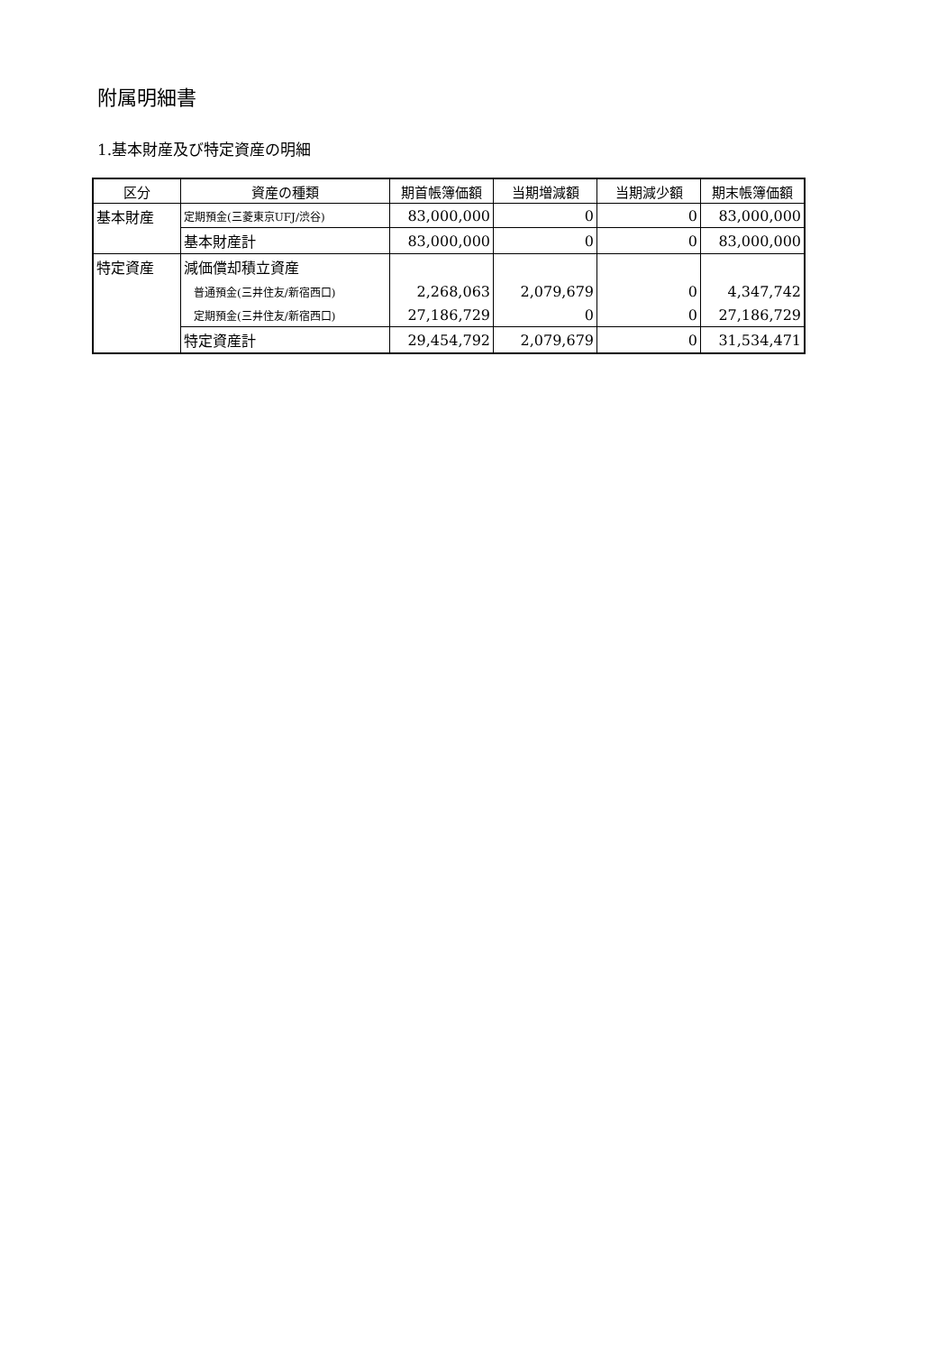附属明細書
1.基本財産及び特定資産の明細
| 区分 | 資産の種類 | 期首帳簿価額 | 当期増減額 | 当期減少額 | 期末帳簿価額 |
| --- | --- | --- | --- | --- | --- |
| 基本財産 | 定期預金(三菱東京UFJ/渋谷) | 83,000,000 | 0 | 0 | 83,000,000 |
| | 基本財産計 | 83,000,000 | 0 | 0 | 83,000,000 |
| 特定資産 | 減価償却積立資産 | | | | |
| | 普通預金(三井住友/新宿西口) | 2,268,063 | 2,079,679 | 0 | 4,347,742 |
| | 定期預金(三井住友/新宿西口) | 27,186,729 | 0 | 0 | 27,186,729 |
| | 特定資産計 | 29,454,792 | 2,079,679 | 0 | 31,534,471 |